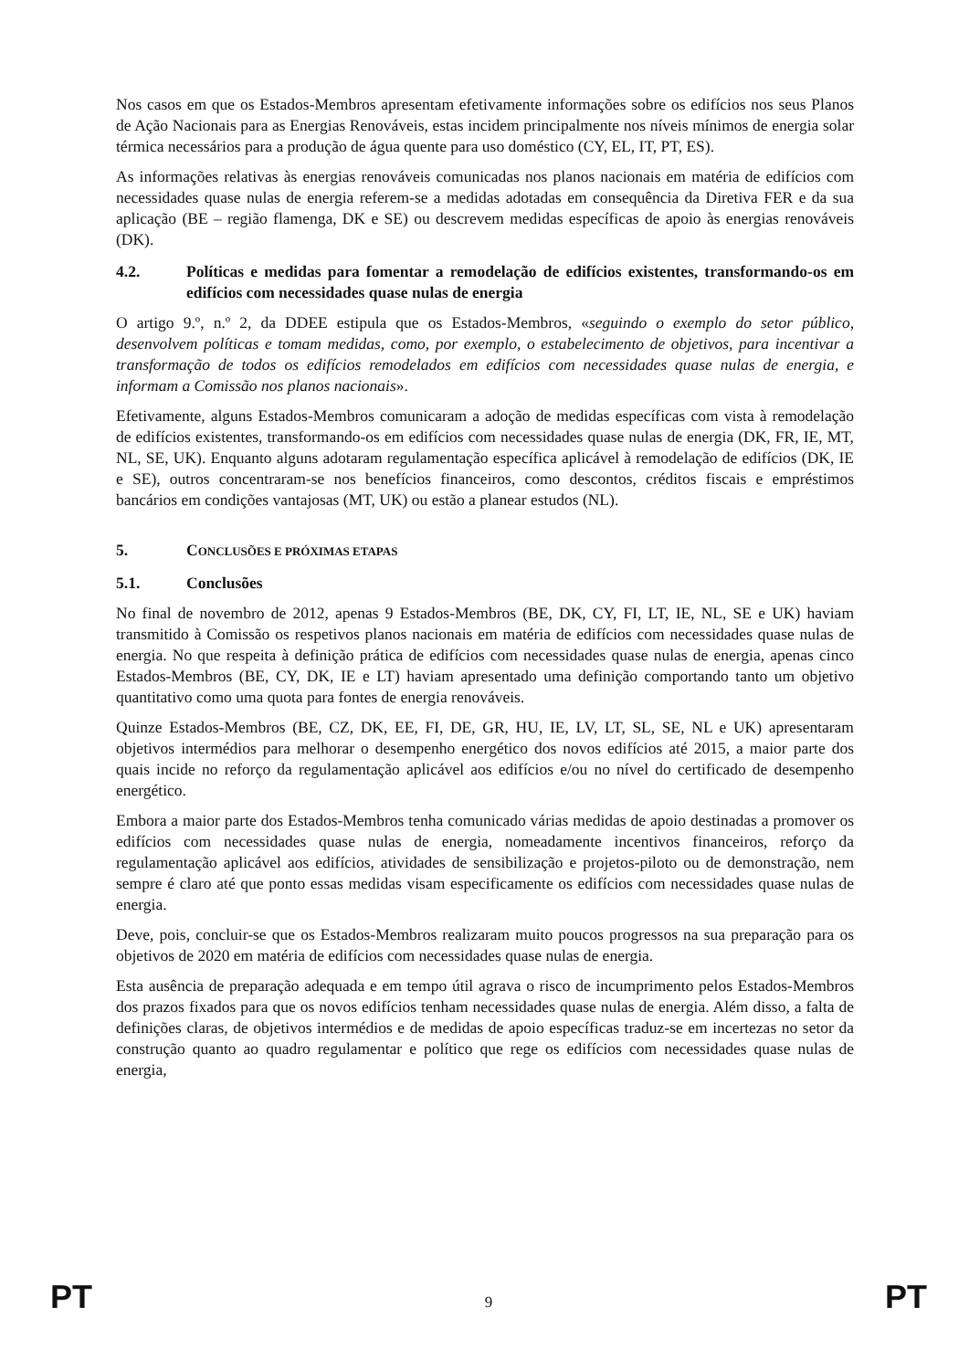Nos casos em que os Estados-Membros apresentam efetivamente informações sobre os edifícios nos seus Planos de Ação Nacionais para as Energias Renováveis, estas incidem principalmente nos níveis mínimos de energia solar térmica necessários para a produção de água quente para uso doméstico (CY, EL, IT, PT, ES).
As informações relativas às energias renováveis comunicadas nos planos nacionais em matéria de edifícios com necessidades quase nulas de energia referem-se a medidas adotadas em consequência da Diretiva FER e da sua aplicação (BE – região flamenga, DK e SE) ou descrevem medidas específicas de apoio às energias renováveis (DK).
4.2. Políticas e medidas para fomentar a remodelação de edifícios existentes, transformando-os em edifícios com necessidades quase nulas de energia
O artigo 9.º, n.º 2, da DDEE estipula que os Estados-Membros, «seguindo o exemplo do setor público, desenvolvem políticas e tomam medidas, como, por exemplo, o estabelecimento de objetivos, para incentivar a transformação de todos os edifícios remodelados em edifícios com necessidades quase nulas de energia, e informam a Comissão nos planos nacionais».
Efetivamente, alguns Estados-Membros comunicaram a adoção de medidas específicas com vista à remodelação de edifícios existentes, transformando-os em edifícios com necessidades quase nulas de energia (DK, FR, IE, MT, NL, SE, UK). Enquanto alguns adotaram regulamentação específica aplicável à remodelação de edifícios (DK, IE e SE), outros concentraram-se nos benefícios financeiros, como descontos, créditos fiscais e empréstimos bancários em condições vantajosas (MT, UK) ou estão a planear estudos (NL).
5. CONCLUSÕES E PRÓXIMAS ETAPAS
5.1. Conclusões
No final de novembro de 2012, apenas 9 Estados-Membros (BE, DK, CY, FI, LT, IE, NL, SE e UK) haviam transmitido à Comissão os respetivos planos nacionais em matéria de edifícios com necessidades quase nulas de energia. No que respeita à definição prática de edifícios com necessidades quase nulas de energia, apenas cinco Estados-Membros (BE, CY, DK, IE e LT) haviam apresentado uma definição comportando tanto um objetivo quantitativo como uma quota para fontes de energia renováveis.
Quinze Estados-Membros (BE, CZ, DK, EE, FI, DE, GR, HU, IE, LV, LT, SL, SE, NL e UK) apresentaram objetivos intermédios para melhorar o desempenho energético dos novos edifícios até 2015, a maior parte dos quais incide no reforço da regulamentação aplicável aos edifícios e/ou no nível do certificado de desempenho energético.
Embora a maior parte dos Estados-Membros tenha comunicado várias medidas de apoio destinadas a promover os edifícios com necessidades quase nulas de energia, nomeadamente incentivos financeiros, reforço da regulamentação aplicável aos edifícios, atividades de sensibilização e projetos-piloto ou de demonstração, nem sempre é claro até que ponto essas medidas visam especificamente os edifícios com necessidades quase nulas de energia.
Deve, pois, concluir-se que os Estados-Membros realizaram muito poucos progressos na sua preparação para os objetivos de 2020 em matéria de edifícios com necessidades quase nulas de energia.
Esta ausência de preparação adequada e em tempo útil agrava o risco de incumprimento pelos Estados-Membros dos prazos fixados para que os novos edifícios tenham necessidades quase nulas de energia. Além disso, a falta de definições claras, de objetivos intermédios e de medidas de apoio específicas traduz-se em incertezas no setor da construção quanto ao quadro regulamentar e político que rege os edifícios com necessidades quase nulas de energia,
PT 9 PT